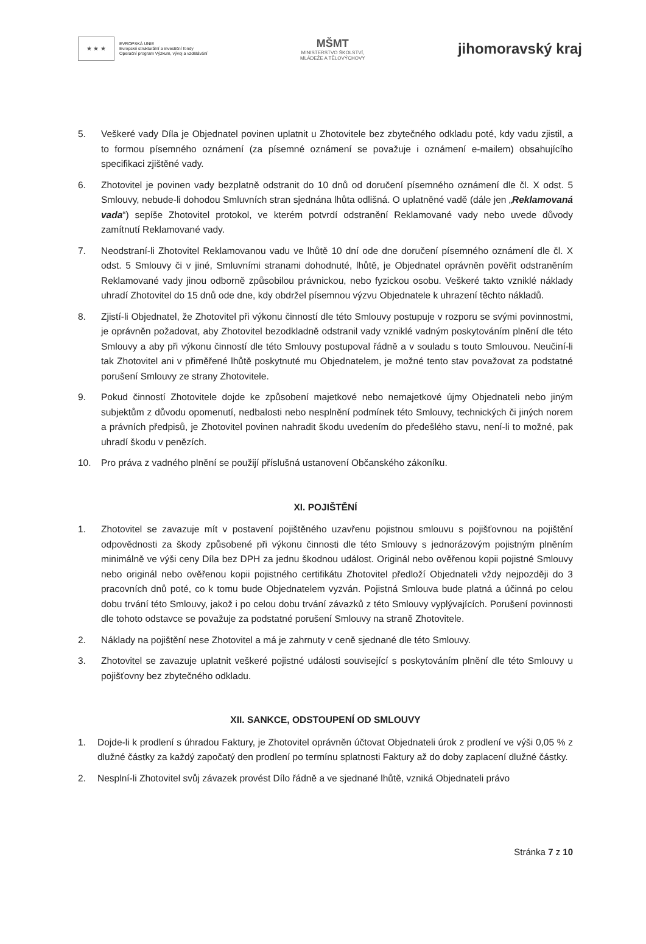★ ★ ★
EVROPSKÁ UNIE
Evropské strukturální a investiční fondy
Operační program Výzkum, vývoj a vzdělávání
MŠMT
MINISTERSTVO ŠKOLSTVÍ,
MLÁDEŽE A TĚLOVÝCHOVY
jihomoravský kraj
5. Veškeré vady Díla je Objednatel povinen uplatnit u Zhotovitele bez zbytečného odkladu poté, kdy vadu zjistil, a to formou písemného oznámení (za písemné oznámení se považuje i oznámení e-mailem) obsahujícího specifikaci zjištěné vady.
6. Zhotovitel je povinen vady bezplatně odstranit do 10 dnů od doručení písemného oznámení dle čl. X odst. 5 Smlouvy, nebude-li dohodou Smluvních stran sjednána lhůta odlišná. O uplatněné vadě (dále jen „Reklamovaná vada“) sepíše Zhotovitel protokol, ve kterém potvrdí odstranění Reklamované vady nebo uvede důvody zamítnutí Reklamované vady.
7. Neodstraní-li Zhotovitel Reklamovanou vadu ve lhůtě 10 dní ode dne doručení písemného oznámení dle čl. X odst. 5 Smlouvy či v jiné, Smluvními stranami dohodnuté, lhůtě, je Objednatel oprávněn pověřit odstraněním Reklamované vady jinou odborně způsobilou právnickou, nebo fyzickou osobu. Veškeré takto vzniklé náklady uhradí Zhotovitel do 15 dnů ode dne, kdy obdržel písemnou výzvu Objednatele k uhrazení těchto nákladů.
8. Zjistí-li Objednatel, že Zhotovitel při výkonu činností dle této Smlouvy postupuje v rozporu se svými povinnostmi, je oprávněn požadovat, aby Zhotovitel bezodkladně odstranil vady vzniklé vadným poskytováním plnění dle této Smlouvy a aby při výkonu činností dle této Smlouvy postupoval řádně a v souladu s touto Smlouvou. Neučiní-li tak Zhotovitel ani v přiměřené lhůtě poskytnuté mu Objednatelem, je možné tento stav považovat za podstatné porušení Smlouvy ze strany Zhotovitele.
9. Pokud činností Zhotovitele dojde ke způsobení majetkové nebo nemajetkové újmy Objednateli nebo jiným subjektům z důvodu opomenutí, nedbalosti nebo nesplnění podmínek této Smlouvy, technických či jiných norem a právních předpisů, je Zhotovitel povinen nahradit škodu uvedením do předešlého stavu, není-li to možné, pak uhradí škodu v penězích.
10. Pro práva z vadného plnění se použijí příslušná ustanovení Občanského zákoníku.
XI. POJIŠTĚNÍ
1. Zhotovitel se zavazuje mít v postavení pojištěného uzavřenu pojistnou smlouvu s pojišťovnou na pojištění odpovědnosti za škody způsobené při výkonu činnosti dle této Smlouvy s jednorázovým pojistným plněním minimálně ve výši ceny Díla bez DPH za jednu škodnou událost. Originál nebo ověřenou kopii pojistné Smlouvy nebo originál nebo ověřenou kopii pojistného certifikátu Zhotovitel předloží Objednateli vždy nejpozději do 3 pracovních dnů poté, co k tomu bude Objednatelem vyzván. Pojistná Smlouva bude platná a účinná po celou dobu trvání této Smlouvy, jakož i po celou dobu trvání závazků z této Smlouvy vyplývajících. Porušení povinnosti dle tohoto odstavce se považuje za podstatné porušení Smlouvy na straně Zhotovitele.
2. Náklady na pojištění nese Zhotovitel a má je zahrnuty v ceně sjednané dle této Smlouvy.
3. Zhotovitel se zavazuje uplatnit veškeré pojistné události související s poskytováním plnění dle této Smlouvy u pojišťovny bez zbytečného odkladu.
XII. SANKCE, ODSTOUPENÍ OD SMLOUVY
1. Dojde-li k prodlení s úhradou Faktury, je Zhotovitel oprávněn účtovat Objednateli úrok z prodlení ve výši 0,05 % z dlužné částky za každý započatý den prodlení po termínu splatnosti Faktury až do doby zaplacení dlužné částky.
2. Nesplní-li Zhotovitel svůj závazek provést Dílo řádně a ve sjednané lhůtě, vzniká Objednateli právo
Stránka 7 z 10